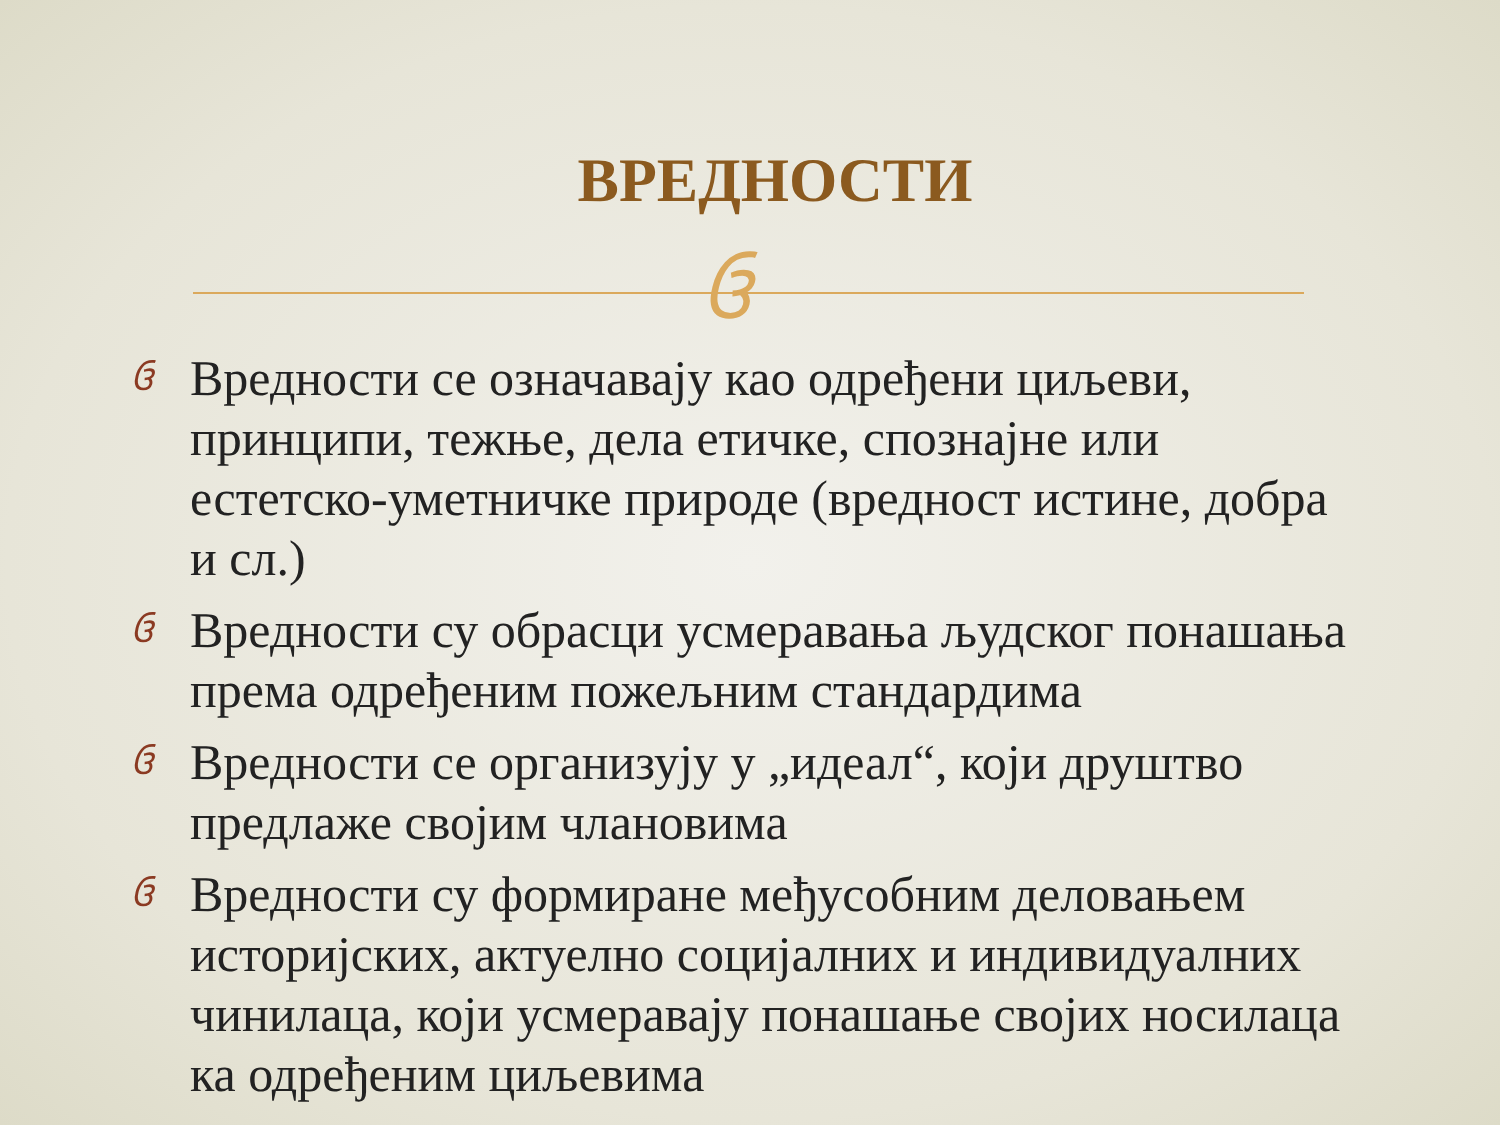ВРЕДНОСТИ
ઉ
ઉ Вредности се означавају као одређени циљеви, принципи, тежње, дела етичке, спознајне или естетско-уметничке природе (вредност истине, добра и сл.)
ઉ Вредности су обрасци усмеравања људског понашања према одређеним пожељним стандардима
ઉ Вредности се организују у „идеал“, који друштво предлаже својим члановима
ઉ Вредности су формиране међусобним деловањем историјских, актуелно социјалних и индивидуалних чинилаца, који усмеравају понашање својих носилаца ка одређеним циљевима